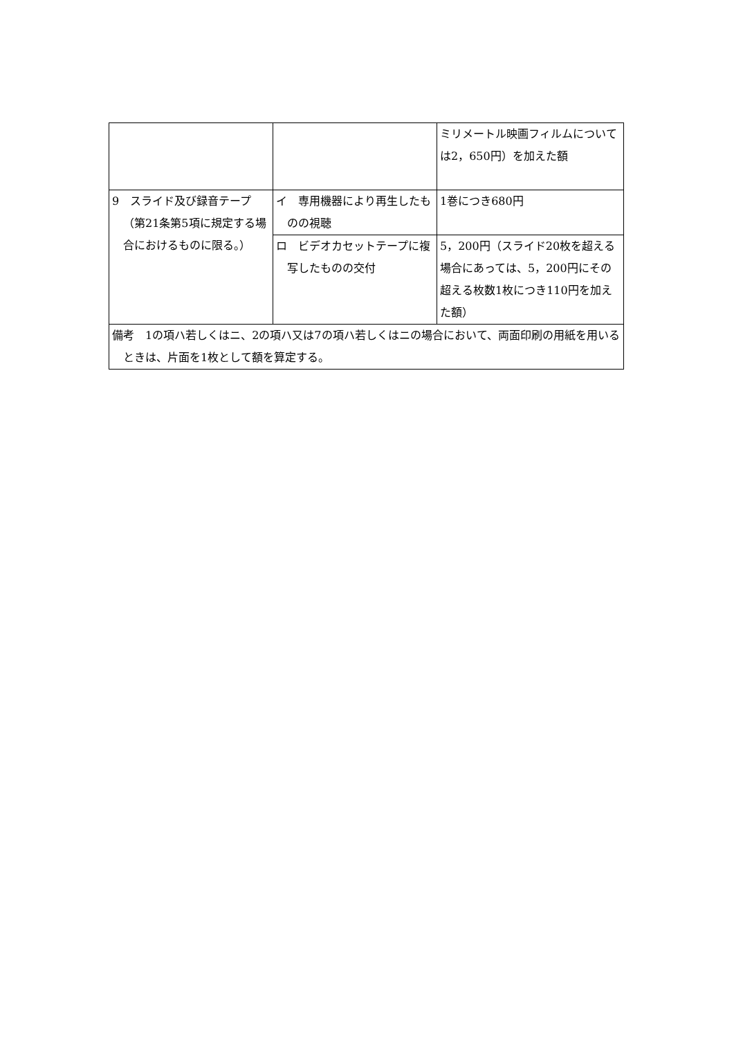| | | ミリメートル映画フィルムについては2，650円）を加えた額 |
| 9 スライド及び録音テープ（第21条第5項に規定する場合におけるものに限る。） | イ 専用機器により再生したものの視聴 | 1巻につき680円 |
| | ロ ビデオカセットテープに複写したものの交付 | 5，200円（スライド20枚を超える場合にあっては、5，200円にその超える枚数1枚につき110円を加えた額） |
| 備考 1の項ハ若しくはニ、2の項ハ又は7の項ハ若しくはニの場合において、両面印刷の用紙を用いるときは、片面を1枚として額を算定する。 | | |